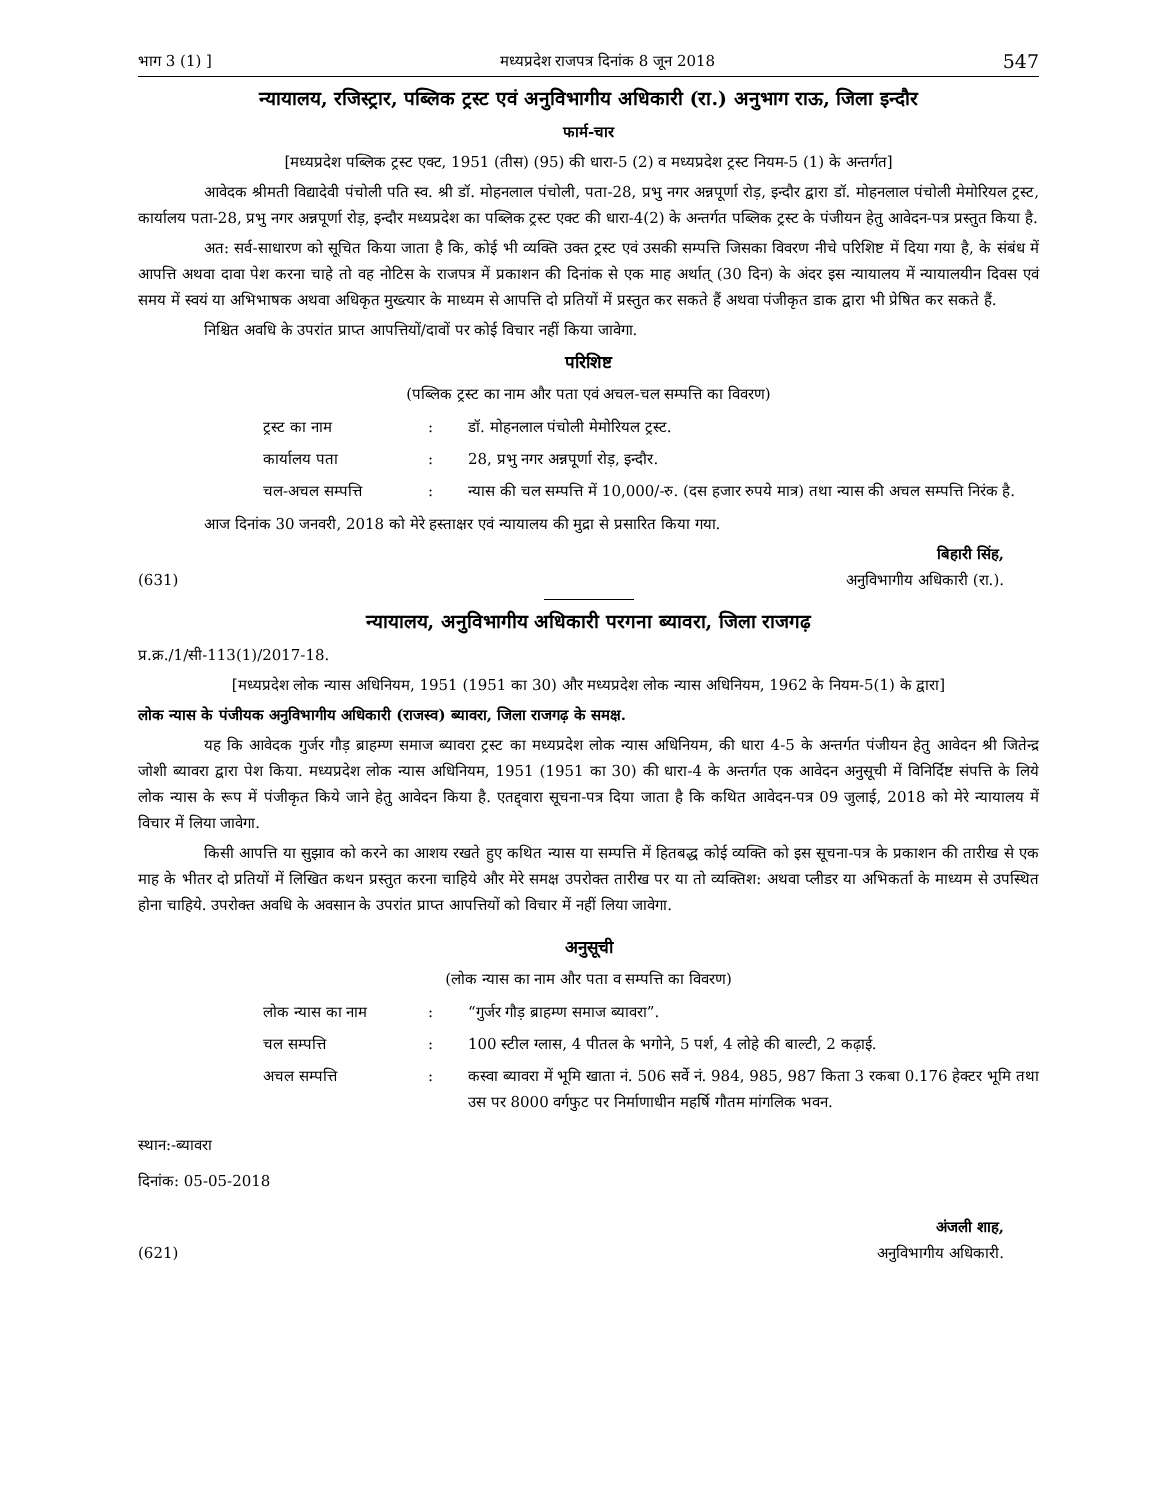भाग 3 (1) ] मध्यप्रदेश राजपत्र दिनांक 8 जून 2018 547
न्यायालय, रजिस्ट्रार, पब्लिक ट्रस्ट एवं अनुविभागीय अधिकारी (रा.) अनुभाग राऊ, जिला इन्दौर
फार्म-चार
[मध्यप्रदेश पब्लिक ट्रस्ट एक्ट, 1951 (तीस) (95) की धारा-5 (2) व मध्यप्रदेश ट्रस्ट नियम-5 (1) के अन्तर्गत]
आवेदक श्रीमती विद्यादेवी पंचोली पति स्व. श्री डॉ. मोहनलाल पंचोली, पता-28, प्रभु नगर अन्नपूर्णा रोड़, इन्दौर द्वारा डॉ. मोहनलाल पंचोली मेमोरियल ट्रस्ट, कार्यालय पता-28, प्रभु नगर अन्नपूर्णा रोड़, इन्दौर मध्यप्रदेश का पब्लिक ट्रस्ट एक्ट की धारा-4(2) के अन्तर्गत पब्लिक ट्रस्ट के पंजीयन हेतु आवेदन-पत्र प्रस्तुत किया है.
अत: सर्व-साधारण को सूचित किया जाता है कि, कोई भी व्यक्ति उक्त ट्रस्ट एवं उसकी सम्पत्ति जिसका विवरण नीचे परिशिष्ट में दिया गया है, के संबंध में आपत्ति अथवा दावा पेश करना चाहे तो वह नोटिस के राजपत्र में प्रकाशन की दिनांक से एक माह अर्थात् (30 दिन) के अंदर इस न्यायालय में न्यायालयीन दिवस एवं समय में स्वयं या अभिभाषक अथवा अधिकृत मुख्त्यार के माध्यम से आपत्ति दो प्रतियों में प्रस्तुत कर सकते हैं अथवा पंजीकृत डाक द्वारा भी प्रेषित कर सकते हैं.
निश्चित अवधि के उपरांत प्राप्त आपत्तियों/दावों पर कोई विचार नहीं किया जावेगा.
परिशिष्ट
(पब्लिक ट्रस्ट का नाम और पता एवं अचल-चल सम्पत्ति का विवरण)
| ट्रस्ट का नाम | : | डॉ. मोहनलाल पंचोली मेमोरियल ट्रस्ट. |
| कार्यालय पता | : | 28, प्रभु नगर अन्नपूर्णा रोड़, इन्दौर. |
| चल-अचल सम्पत्ति | : | न्यास की चल सम्पत्ति में 10,000/-रु. (दस हजार रुपये मात्र) तथा न्यास की अचल सम्पत्ति निरंक है. |
आज दिनांक 30 जनवरी, 2018 को मेरे हस्ताक्षर एवं न्यायालय की मुद्रा से प्रसारित किया गया.
बिहारी सिंह,
(631) अनुविभागीय अधिकारी (रा.).
न्यायालय, अनुविभागीय अधिकारी परगना ब्यावरा, जिला राजगढ़
प्र.क्र./1/सी-113(1)/2017-18.
[मध्यप्रदेश लोक न्यास अधिनियम, 1951 (1951 का 30) और मध्यप्रदेश लोक न्यास अधिनियम, 1962 के नियम-5(1) के द्वारा]
लोक न्यास के पंजीयक अनुविभागीय अधिकारी (राजस्व) ब्यावरा, जिला राजगढ़ के समक्ष.
यह कि आवेदक गुर्जर गौड़ ब्राहम्ण समाज ब्यावरा ट्रस्ट का मध्यप्रदेश लोक न्यास अधिनियम, की धारा 4-5 के अन्तर्गत पंजीयन हेतु आवेदन श्री जितेन्द्र जोशी ब्यावरा द्वारा पेश किया. मध्यप्रदेश लोक न्यास अधिनियम, 1951 (1951 का 30) की धारा-4 के अन्तर्गत एक आवेदन अनुसूची में विनिर्दिष्ट संपत्ति के लिये लोक न्यास के रूप में पंजीकृत किये जाने हेतु आवेदन किया है. एतद्द्वारा सूचना-पत्र दिया जाता है कि कथित आवेदन-पत्र 09 जुलाई, 2018 को मेरे न्यायालय में विचार में लिया जावेगा.
किसी आपत्ति या सुझाव को करने का आशय रखते हुए कथित न्यास या सम्पत्ति में हितबद्ध कोई व्यक्ति को इस सूचना-पत्र के प्रकाशन की तारीख से एक माह के भीतर दो प्रतियों में लिखित कथन प्रस्तुत करना चाहिये और मेरे समक्ष उपरोक्त तारीख पर या तो व्यक्तिश: अथवा प्लीडर या अभिकर्ता के माध्यम से उपस्थित होना चाहिये. उपरोक्त अवधि के अवसान के उपरांत प्राप्त आपत्तियों को विचार में नहीं लिया जावेगा.
अनुसूची
(लोक न्यास का नाम और पता व सम्पत्ति का विवरण)
| लोक न्यास का नाम | : | “गुर्जर गौड़ ब्राहम्ण समाज ब्यावरा”. |
| चल सम्पत्ति | : | 100 स्टील ग्लास, 4 पीतल के भगोने, 5 पर्श, 4 लोहे की बाल्टी, 2 कढ़ाई. |
| अचल सम्पत्ति | : | कस्वा ब्यावरा में भूमि खाता नं. 506 सर्वे नं. 984, 985, 987 किता 3 रकबा 0.176 हेक्टर भूमि तथा उस पर 8000 वर्गफुट पर निर्माणाधीन महर्षि गौतम मांगलिक भवन. |
स्थान:-ब्यावरा
दिनांक: 05-05-2018
अंजली शाह,
(621) अनुविभागीय अधिकारी.